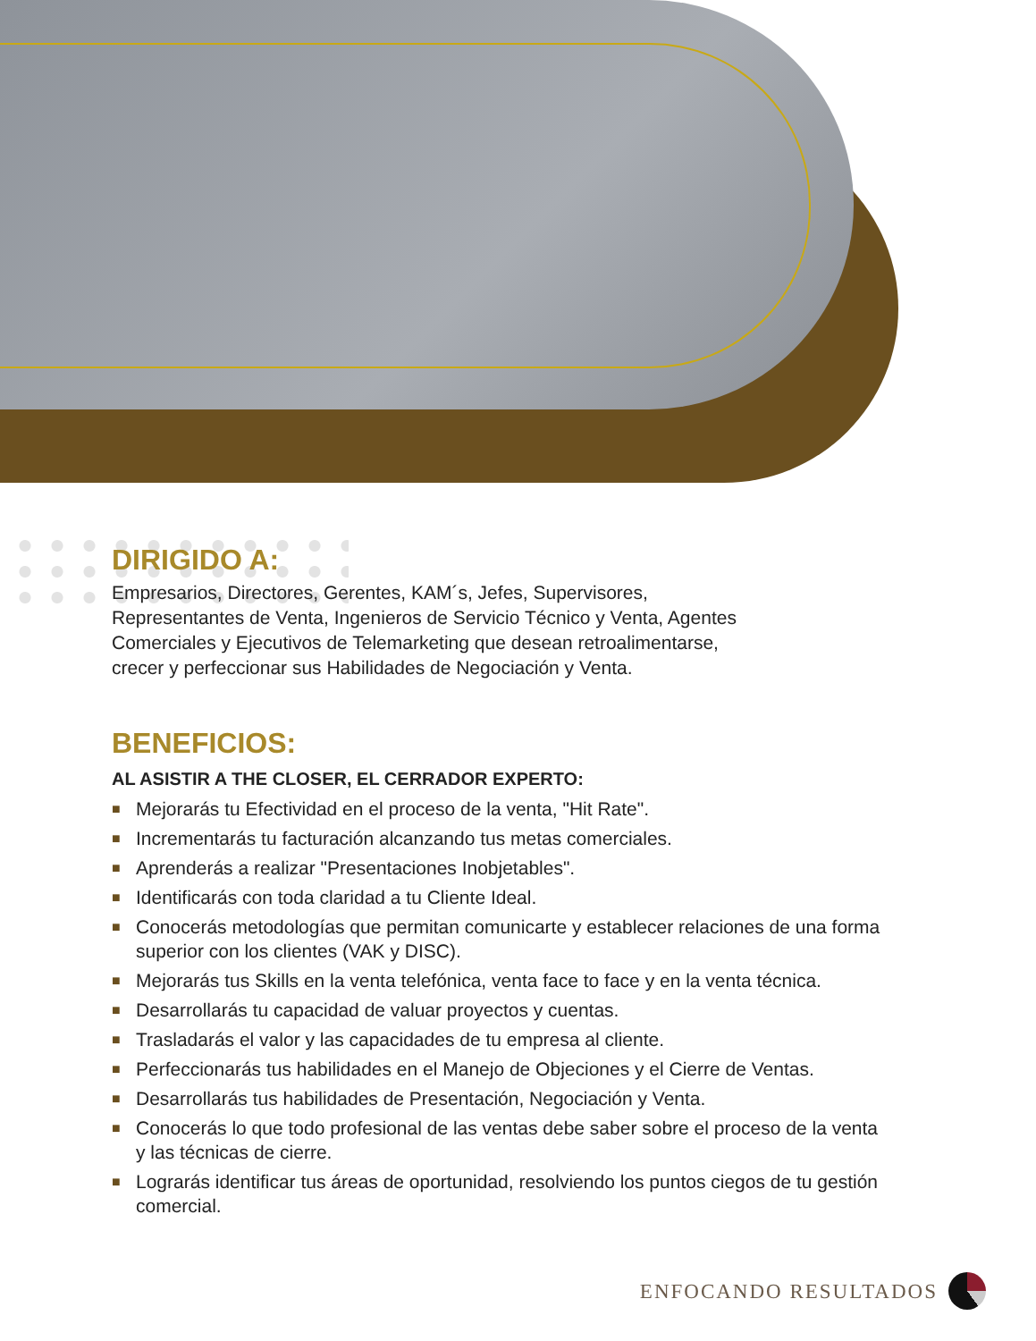DIRIGIDO A:
Empresarios, Directores, Gerentes, KAM´s, Jefes, Supervisores, Representantes de Venta, Ingenieros de Servicio Técnico y Venta, Agentes Comerciales y Ejecutivos de Telemarketing que desean retroalimentarse, crecer y perfeccionar sus Habilidades de Negociación y Venta.
BENEFICIOS:
AL ASISTIR A THE CLOSER, EL CERRADOR EXPERTO:
■ Mejorarás tu Efectividad en el proceso de la venta, "Hit Rate".
■ Incrementarás tu facturación alcanzando tus metas comerciales.
■ Aprenderás a realizar "Presentaciones Inobjetables".
■ Identificarás con toda claridad a tu Cliente Ideal.
■ Conocerás metodologías que permitan comunicarte y establecer relaciones de una forma superior con los clientes (VAK y DISC).
■ Mejorarás tus Skills en la venta telefónica, venta face to face y en la venta técnica.
■ Desarrollarás tu capacidad de valuar proyectos y cuentas.
■ Trasladarás el valor y las capacidades de tu empresa al cliente.
■ Perfeccionarás tus habilidades en el Manejo de Objeciones y el Cierre de Ventas.
■ Desarrollarás tus habilidades de Presentación, Negociación y Venta.
■ Conocerás lo que todo profesional de las ventas debe saber sobre el proceso de la venta y las técnicas de cierre.
■ Lograrás identificar tus áreas de oportunidad, resolviendo los puntos ciegos de tu gestión comercial.
ENFOCANDO RESULTADOS